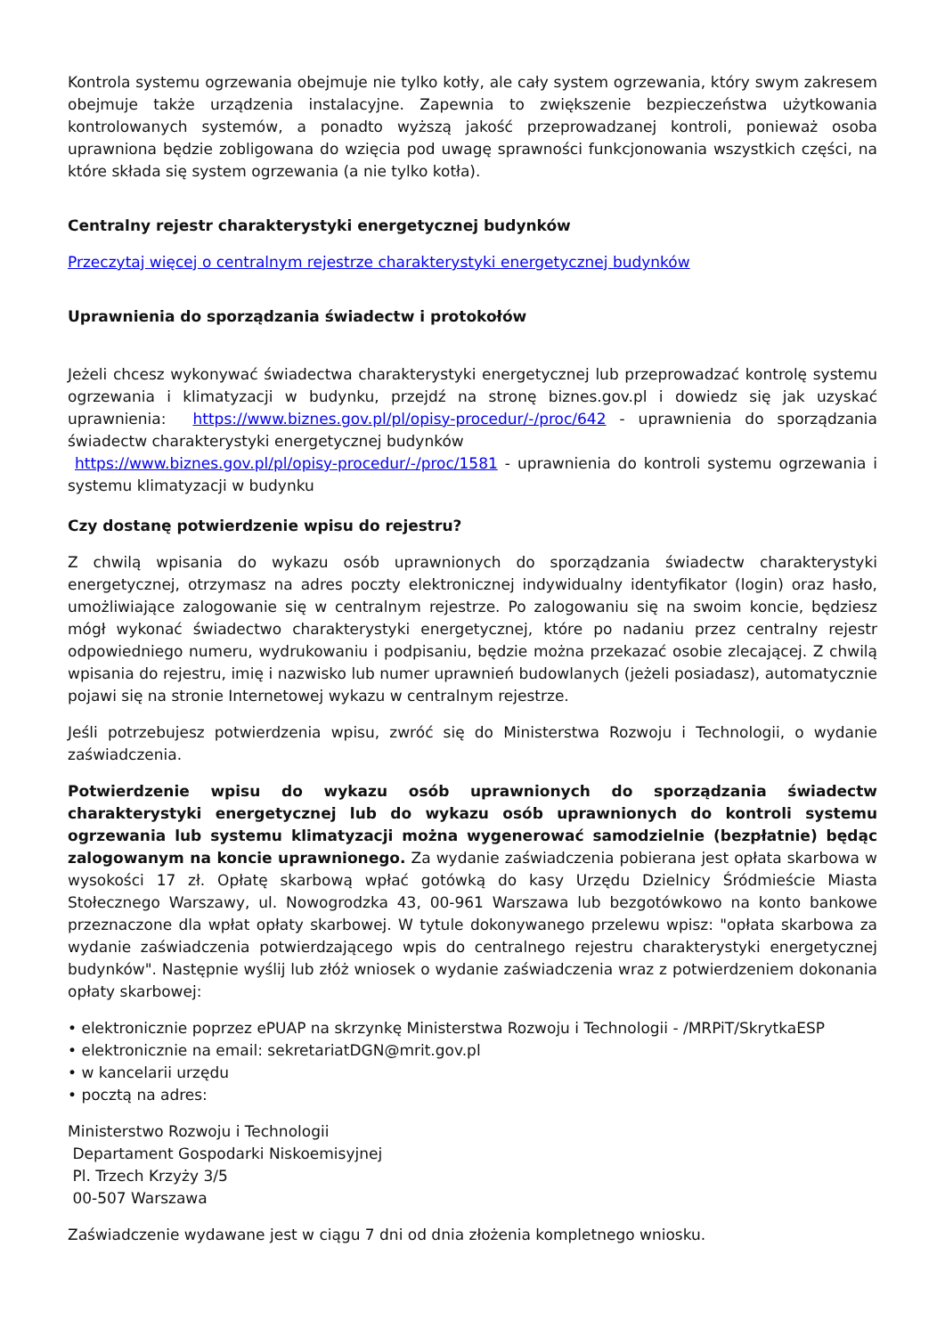Kontrola systemu ogrzewania obejmuje nie tylko kotły, ale cały system ogrzewania, który swym zakresem obejmuje także urządzenia instalacyjne. Zapewnia to zwiększenie bezpieczeństwa użytkowania kontrolowanych systemów, a ponadto wyższą jakość przeprowadzanej kontroli, ponieważ osoba uprawniona będzie zobligowana do wzięcia pod uwagę sprawności funkcjonowania wszystkich części, na które składa się system ogrzewania (a nie tylko kotła).
Centralny rejestr charakterystyki energetycznej budynków
Przeczytaj więcej o centralnym rejestrze charakterystyki energetycznej budynków
Uprawnienia do sporządzania świadectw i protokołów
Jeżeli chcesz wykonywać świadectwa charakterystyki energetycznej lub przeprowadzać kontrolę systemu ogrzewania i klimatyzacji w budynku, przejdź na stronę biznes.gov.pl i dowiedz się jak uzyskać uprawnienia: https://www.biznes.gov.pl/pl/opisy-procedur/-/proc/642 - uprawnienia do sporządzania świadectw charakterystyki energetycznej budynków
https://www.biznes.gov.pl/pl/opisy-procedur/-/proc/1581 - uprawnienia do kontroli systemu ogrzewania i systemu klimatyzacji w budynku
Czy dostanę potwierdzenie wpisu do rejestru?
Z chwilą wpisania do wykazu osób uprawnionych do sporządzania świadectw charakterystyki energetycznej, otrzymasz na adres poczty elektronicznej indywidualny identyfikator (login) oraz hasło, umożliwiające zalogowanie się w centralnym rejestrze. Po zalogowaniu się na swoim koncie, będziesz mógł wykonać świadectwo charakterystyki energetycznej, które po nadaniu przez centralny rejestr odpowiedniego numeru, wydrukowaniu i podpisaniu, będzie można przekazać osobie zlecającej. Z chwilą wpisania do rejestru, imię i nazwisko lub numer uprawnień budowlanych (jeżeli posiadasz), automatycznie pojawi się na stronie Internetowej wykazu w centralnym rejestrze.
Jeśli potrzebujesz potwierdzenia wpisu, zwróć się do Ministerstwa Rozwoju i Technologii, o wydanie zaświadczenia.
Potwierdzenie wpisu do wykazu osób uprawnionych do sporządzania świadectw charakterystyki energetycznej lub do wykazu osób uprawnionych do kontroli systemu ogrzewania lub systemu klimatyzacji można wygenerować samodzielnie (bezpłatnie) będąc zalogowanym na koncie uprawnionego. Za wydanie zaświadczenia pobierana jest opłata skarbowa w wysokości 17 zł. Opłatę skarbową wpłać gotówką do kasy Urzędu Dzielnicy Śródmieście Miasta Stołecznego Warszawy, ul. Nowogrodzka 43, 00-961 Warszawa lub bezgotówkowo na konto bankowe przeznaczone dla wpłat opłaty skarbowej. W tytule dokonywanego przelewu wpisz: "opłata skarbowa za wydanie zaświadczenia potwierdzającego wpis do centralnego rejestru charakterystyki energetycznej budynków". Następnie wyślij lub złóż wniosek o wydanie zaświadczenia wraz z potwierdzeniem dokonania opłaty skarbowej:
• elektronicznie poprzez ePUAP na skrzynkę Ministerstwa Rozwoju i Technologii - /MRPiT/SkrytkaESP
• elektronicznie na email: sekretariatDGN@mrit.gov.pl
• w kancelarii urzędu
• pocztą na adres:
Ministerstwo Rozwoju i Technologii
Departament Gospodarki Niskoemisyjnej
Pl. Trzech Krzyży 3/5
00-507 Warszawa
Zaświadczenie wydawane jest w ciągu 7 dni od dnia złożenia kompletnego wniosku.